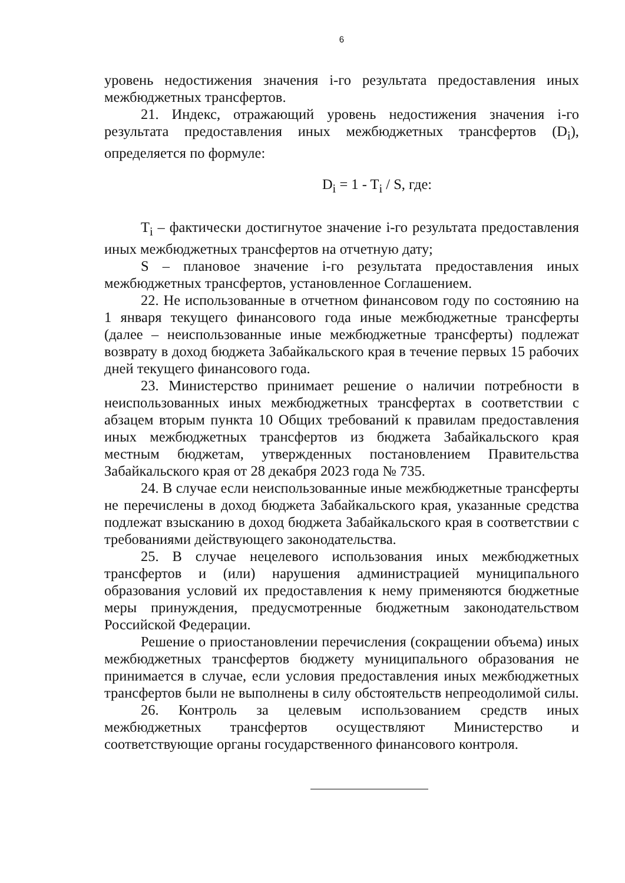6
уровень недостижения значения i-го результата предоставления иных межбюджетных трансфертов.
21. Индекс, отражающий уровень недостижения значения i-го результата предоставления иных межбюджетных трансфертов (D<sub>i</sub>), определяется по формуле:
D<sub>i</sub> = 1 - T<sub>i</sub> / S, где:
T<sub>i</sub> – фактически достигнутое значение i-го результата предоставления иных межбюджетных трансфертов на отчетную дату;
S – плановое значение i-го результата предоставления иных межбюджетных трансфертов, установленное Соглашением.
22. Не использованные в отчетном финансовом году по состоянию на 1 января текущего финансового года иные межбюджетные трансферты (далее – неиспользованные иные межбюджетные трансферты) подлежат возврату в доход бюджета Забайкальского края в течение первых 15 рабочих дней текущего финансового года.
23. Министерство принимает решение о наличии потребности в неиспользованных иных межбюджетных трансфертах в соответствии с абзацем вторым пункта 10 Общих требований к правилам предоставления иных межбюджетных трансфертов из бюджета Забайкальского края местным бюджетам, утвержденных постановлением Правительства Забайкальского края от 28 декабря 2023 года № 735.
24. В случае если неиспользованные иные межбюджетные трансферты не перечислены в доход бюджета Забайкальского края, указанные средства подлежат взысканию в доход бюджета Забайкальского края в соответствии с требованиями действующего законодательства.
25. В случае нецелевого использования иных межбюджетных трансфертов и (или) нарушения администрацией муниципального образования условий их предоставления к нему применяются бюджетные меры принуждения, предусмотренные бюджетным законодательством Российской Федерации.
Решение о приостановлении перечисления (сокращении объема) иных межбюджетных трансфертов бюджету муниципального образования не принимается в случае, если условия предоставления иных межбюджетных трансфертов были не выполнены в силу обстоятельств непреодолимой силы.
26. Контроль за целевым использованием средств иных межбюджетных трансфертов осуществляют Министерство и соответствующие органы государственного финансового контроля.